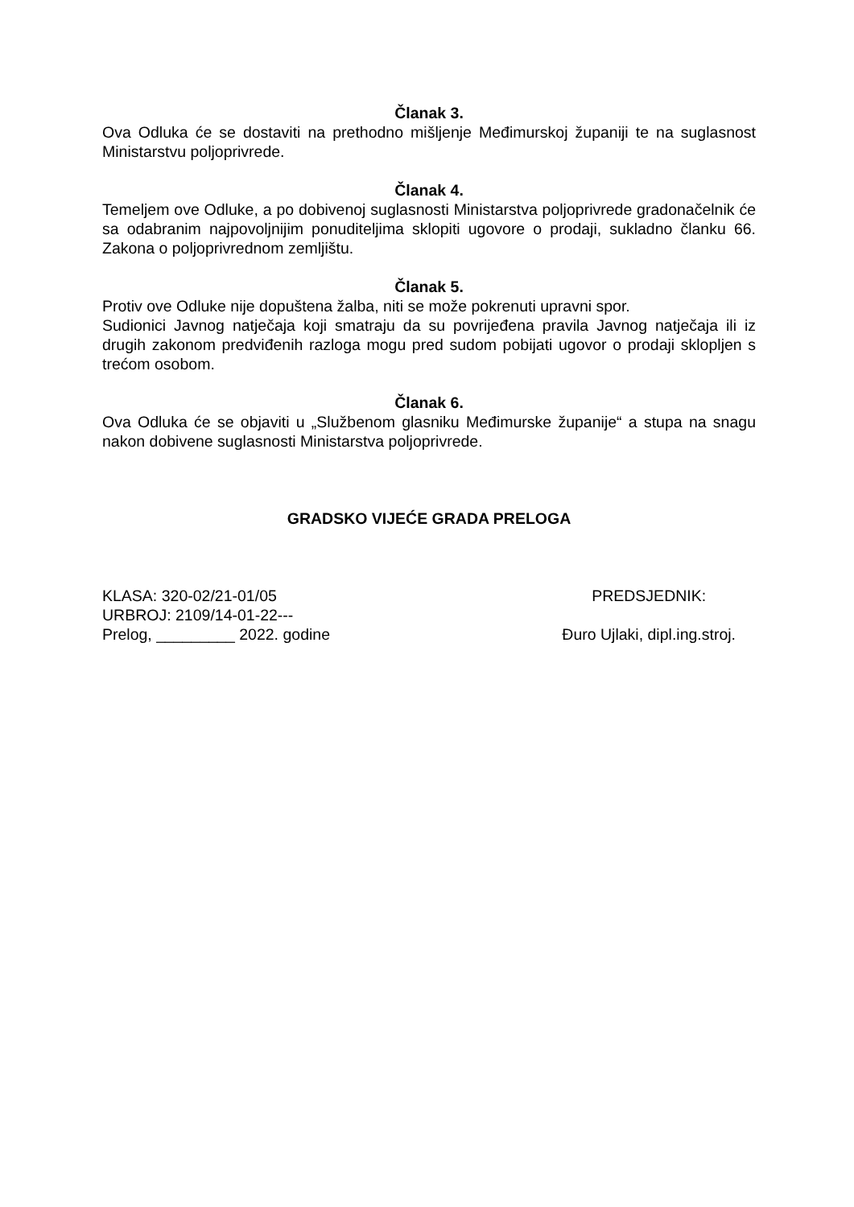Članak 3.
Ova Odluka će se dostaviti na prethodno mišljenje Međimurskoj županiji te na suglasnost Ministarstvu poljoprivrede.
Članak 4.
Temeljem ove Odluke, a po dobivenoj suglasnosti Ministarstva poljoprivrede gradonačelnik će sa odabranim najpovoljnijim ponuditeljima sklopiti ugovore o prodaji, sukladno članku 66. Zakona o poljoprivrednom zemljištu.
Članak 5.
Protiv ove Odluke nije dopuštena žalba, niti se može pokrenuti upravni spor.
Sudionici Javnog natječaja koji smatraju da su povrijeđena pravila Javnog natječaja ili iz drugih zakonom predviđenih razloga mogu pred sudom pobijati ugovor o prodaji sklopljen s trećom osobom.
Članak 6.
Ova Odluka će se objaviti u „Službenom glasniku Međimurske županije“ a stupa na snagu nakon dobivene suglasnosti Ministarstva poljoprivrede.
GRADSKO VIJEĆE GRADA PRELOGA
KLASA: 320-02/21-01/05
URBROJ: 2109/14-01-22---
Prelog, _________ 2022. godine
PREDSJEDNIK:
Đuro Ujlaki, dipl.ing.stroj.